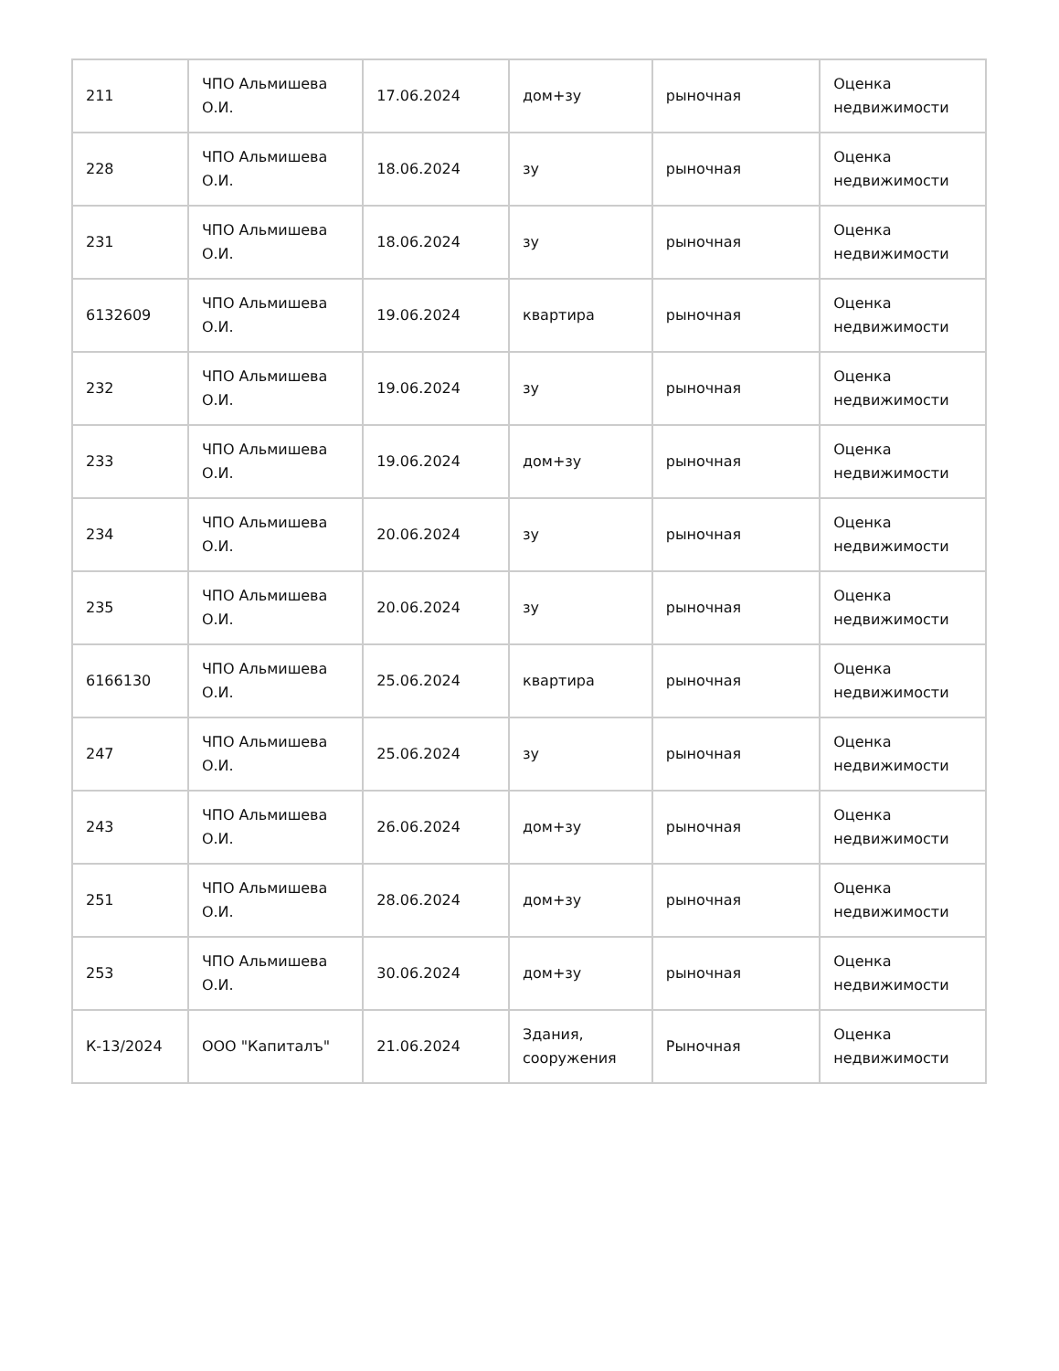| 211 | ЧПО Альмишева О.И. | 17.06.2024 | дом+зу | рыночная | Оценка недвижимости |
| 228 | ЧПО Альмишева О.И. | 18.06.2024 | зу | рыночная | Оценка недвижимости |
| 231 | ЧПО Альмишева О.И. | 18.06.2024 | зу | рыночная | Оценка недвижимости |
| 6132609 | ЧПО Альмишева О.И. | 19.06.2024 | квартира | рыночная | Оценка недвижимости |
| 232 | ЧПО Альмишева О.И. | 19.06.2024 | зу | рыночная | Оценка недвижимости |
| 233 | ЧПО Альмишева О.И. | 19.06.2024 | дом+зу | рыночная | Оценка недвижимости |
| 234 | ЧПО Альмишева О.И. | 20.06.2024 | зу | рыночная | Оценка недвижимости |
| 235 | ЧПО Альмишева О.И. | 20.06.2024 | зу | рыночная | Оценка недвижимости |
| 6166130 | ЧПО Альмишева О.И. | 25.06.2024 | квартира | рыночная | Оценка недвижимости |
| 247 | ЧПО Альмишева О.И. | 25.06.2024 | зу | рыночная | Оценка недвижимости |
| 243 | ЧПО Альмишева О.И. | 26.06.2024 | дом+зу | рыночная | Оценка недвижимости |
| 251 | ЧПО Альмишева О.И. | 28.06.2024 | дом+зу | рыночная | Оценка недвижимости |
| 253 | ЧПО Альмишева О.И. | 30.06.2024 | дом+зу | рыночная | Оценка недвижимости |
| К-13/2024 | ООО "Капиталъ" | 21.06.2024 | Здания, сооружения | Рыночная | Оценка недвижимости |